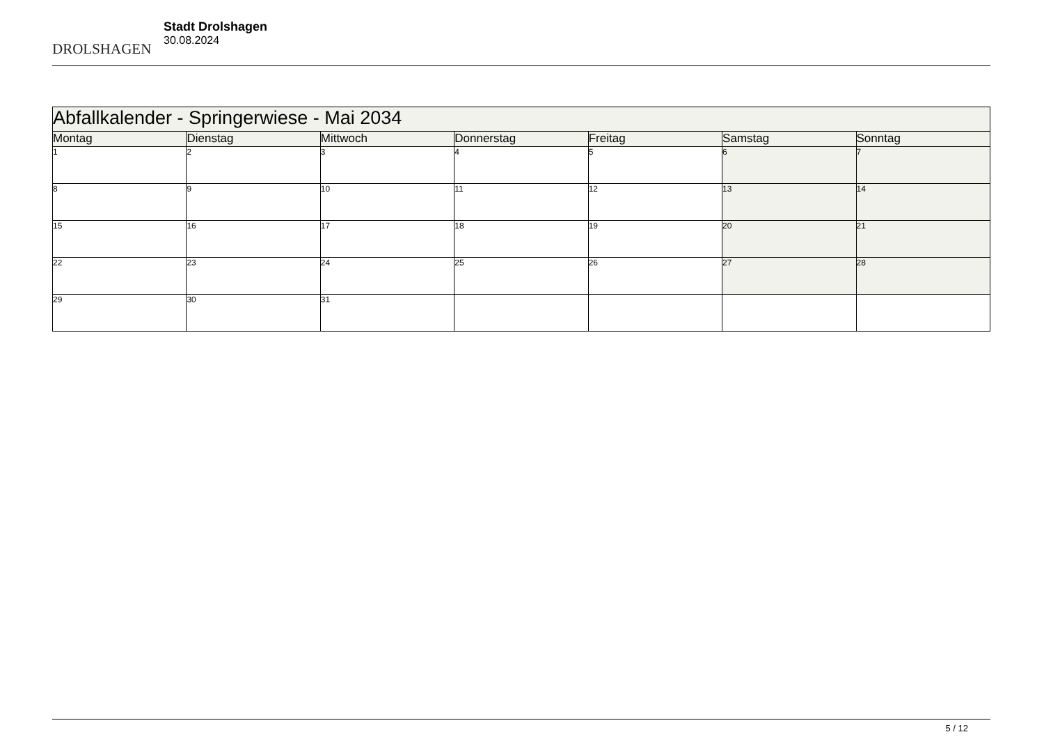DROLSHAGEN
Stadt Drolshagen
30.08.2024
| Abfallkalender - Springerwiese - Mai 2034 | | | | | | |
| --- | --- | --- | --- | --- | --- | --- |
| Montag | Dienstag | Mittwoch | Donnerstag | Freitag | Samstag | Sonntag |
| 1 | 2 | 3 | 4 | 5 | 6 | 7 |
| 8 | 9 | 10 | 11 | 12 | 13 | 14 |
| 15 | 16 | 17 | 18 | 19 | 20 | 21 |
| 22 | 23 | 24 | 25 | 26 | 27 | 28 |
| 29 | 30 | 31 | | | | |
5 / 12